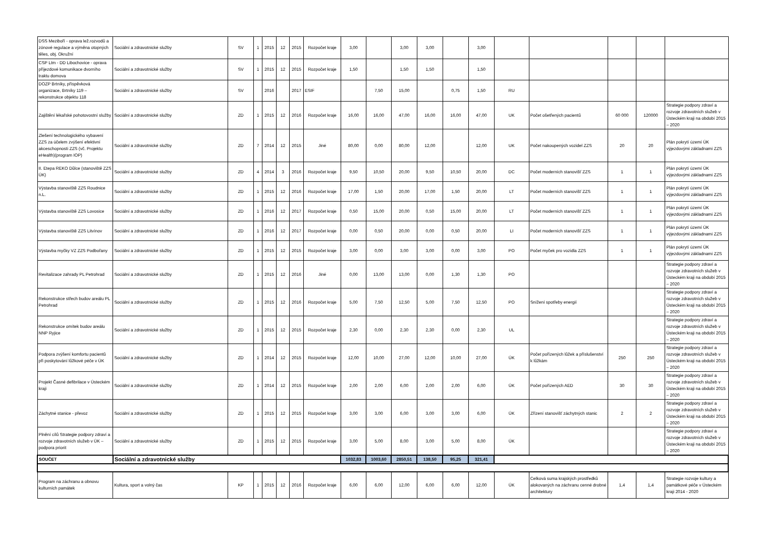| DSS Meziboří - oprava lež.rozvodů a zónové regulace a výměna otopných těles, obj. Okružní | Sociální a zdravotnické služby | SV | 1 | 2015 | 12 | 2015 | Rozpočet kraje | 3,00 | | 3,00 | 3,00 | | 3,00 | | | | | |
| CSP Ltm - DD Libochovice - oprava příjezdové komunikace dvorního traktu domova | Sociální a zdravotnické služby | SV | 1 | 2015 | 12 | 2015 | Rozpočet kraje | 1,50 | | 1,50 | 1,50 | | 1,50 | | | | | |
| DOZP Brtníky, příspěvková organizace, Brtníky 119 – rekonstrukce objektu 118 | Sociální a zdravotnické služby | SV | | 2016 | | 2017 | ESIF | | 7,50 | 15,00 | | 0,75 | 1,50 | RU | | | | |
| Zajištění lékařské pohotovostní služby | Sociální a zdravotnické služby | ZD | 1 | 2015 | 12 | 2016 | Rozpočet kraje | 16,00 | 16,00 | 47,00 | 16,00 | 16,00 | 47,00 | UK | Počet ošetřených pacientů | 60 000 | 120000 | Strategie podpory zdraví a rozvoje zdravotních služeb v Ústeckém kraji na období 2015 – 2020 |
| Zlešení technologického vybavení ZZS za účelem zvýšení efektivní akceschopnosti ZZS (vč. Projektu eHealth)(program IOP) | Sociální a zdravotnické služby | ZD | 7 | 2014 | 12 | 2015 | Jiné | 80,00 | 0,00 | 80,00 | 12,00 | | 12,00 | UK | Počet nakoupených vozidel ZZS | 20 | 20 | Plán pokrytí území ÚK výjezdovými základnami ZZS |
| II. Etepa REKO Důlce (stanoviště ZZS ÚK) | Sociální a zdravotnické služby | ZD | 4 | 2014 | 3 | 2016 | Rozpočet kraje | 9,50 | 10,50 | 20,00 | 9,50 | 10,50 | 20,00 | DC | Počet moderních stanovišť ZZS | 1 | 1 | Plán pokrytí území ÚK výjezdovými základnami ZZS |
| Výstavba stanoviště ZZS Roudnice n.L. | Sociální a zdravotnické služby | ZD | 1 | 2015 | 12 | 2016 | Rozpočet kraje | 17,00 | 1,50 | 20,00 | 17,00 | 1,50 | 20,00 | LT | Počet moderních stanovišť ZZS | 1 | 1 | Plán pokrytí území ÚK výjezdovými základnami ZZS |
| Výstavba stanoviště ZZS Lovosice | Sociální a zdravotnické služby | ZD | 1 | 2016 | 12 | 2017 | Rozpočet kraje | 0,50 | 15,00 | 20,00 | 0,50 | 15,00 | 20,00 | LT | Počet moderních stanovišť ZZS | 1 | 1 | Plán pokrytí území ÚK výjezdovými základnami ZZS |
| Výstavba stanoviště ZZS Litvínov | Sociální a zdravotnické služby | ZD | 1 | 2016 | 12 | 2017 | Rozpočet kraje | 0,00 | 0,50 | 20,00 | 0,00 | 0,50 | 20,00 | LI | Počet moderních stanovišť ZZS | 1 | 1 | Plán pokrytí území ÚK výjezdovými základnami ZZS |
| Výstavba myčky VZ ZZS Podbořany | Sociální a zdravotnické služby | ZD | 1 | 2015 | 12 | 2015 | Rozpočet kraje | 3,00 | 0,00 | 3,00 | 3,00 | 0,00 | 3,00 | PO | Počet myček pro vozidla ZZS | 1 | 1 | Plán pokrytí území ÚK výjezdovými základnami ZZS |
| Revitalizace zahrady PL Petrohrad | Sociální a zdravotnické služby | ZD | 1 | 2015 | 12 | 2016 | Jiné | 0,00 | 13,00 | 13,00 | 0,00 | 1,30 | 1,30 | PO | | | | Strategie podpory zdraví a rozvoje zdravotních služeb v Ústeckém kraji na období 2015 – 2020 |
| Rekonstrukce střech budov areálu PL Petrohrad | Sociální a zdravotnické služby | ZD | 1 | 2015 | 12 | 2016 | Rozpočet kraje | 5,00 | 7,50 | 12,50 | 5,00 | 7,50 | 12,50 | PO | Snížení spotřeby energií | | | Strategie podpory zdraví a rozvoje zdravotních služeb v Ústeckém kraji na období 2015 – 2020 |
| Rekonstrukce omítek budov areálu NNP Ryjice | Sociální a zdravotnické služby | ZD | 1 | 2015 | 12 | 2015 | Rozpočet kraje | 2,30 | 0,00 | 2,30 | 2,30 | 0,00 | 2,30 | UL | | | | Strategie podpory zdraví a rozvoje zdravotních služeb v Ústeckém kraji na období 2015 – 2020 |
| Podpora zvýšení komfortu pacientů při poskytování lůžkové péče v ÚK | Sociální a zdravotnické služby | ZD | 1 | 2014 | 12 | 2015 | Rozpočet kraje | 12,00 | 10,00 | 27,00 | 12,00 | 10,00 | 27,00 | ÚK | Počet pořízených lůžek a příslušenství k lůžkám | 250 | 250 | Strategie podpory zdraví a rozvoje zdravotních služeb v Ústeckém kraji na období 2015 – 2020 |
| Projekt Časné defibrilace v Ústeckém kraji | Sociální a zdravotnické služby | ZD | 1 | 2014 | 12 | 2015 | Rozpočet kraje | 2,00 | 2,00 | 6,00 | 2,00 | 2,00 | 6,00 | ÚK | Počet pořízených AED | 30 | 30 | Strategie podpory zdraví a rozvoje zdravotních služeb v Ústeckém kraji na období 2015 – 2020 |
| Záchytné stanice - převoz | Sociální a zdravotnické služby | ZD | 1 | 2015 | 12 | 2015 | Rozpočet kraje | 3,00 | 3,00 | 6,00 | 3,00 | 3,00 | 6,00 | ÚK | Zřízení stanovišť záchytných stanic | 2 | 2 | Strategie podpory zdraví a rozvoje zdravotních služeb v Ústeckém kraji na období 2015 – 2020 |
| Plnění cílů Strategie podpory zdraví a rozvoje zdravotních služeb v ÚK – podpora priorit | Sociální a zdravotnické služby | ZD | 1 | 2015 | 12 | 2015 | Rozpočet kraje | 3,00 | 5,00 | 8,00 | 3,00 | 5,00 | 8,00 | ÚK | | | | Strategie podpory zdraví a rozvoje zdravotních služeb v Ústeckém kraji na období 2015 – 2020 |
| SOUČET | Sociální a zdravotnické služby | | | | | | | 1032,83 | 1003,60 | 2850,51 | 138,50 | 95,25 | 321,41 | | | | | |
| Program na záchranu a obnovu kulturních památek | Kultura, sport a volný čas | KP | 1 | 2015 | 12 | 2016 | Rozpočet kraje | 6,00 | 6,00 | 12,00 | 6,00 | 6,00 | 12,00 | ÚK | Celková suma krajských prostředků alokovaných na záchranu cenné drobné architektury | 1,4 | 1,4 | Strategie rozvoje kultury a památkové péče v Ústeckém kraji 2014 - 2020 |